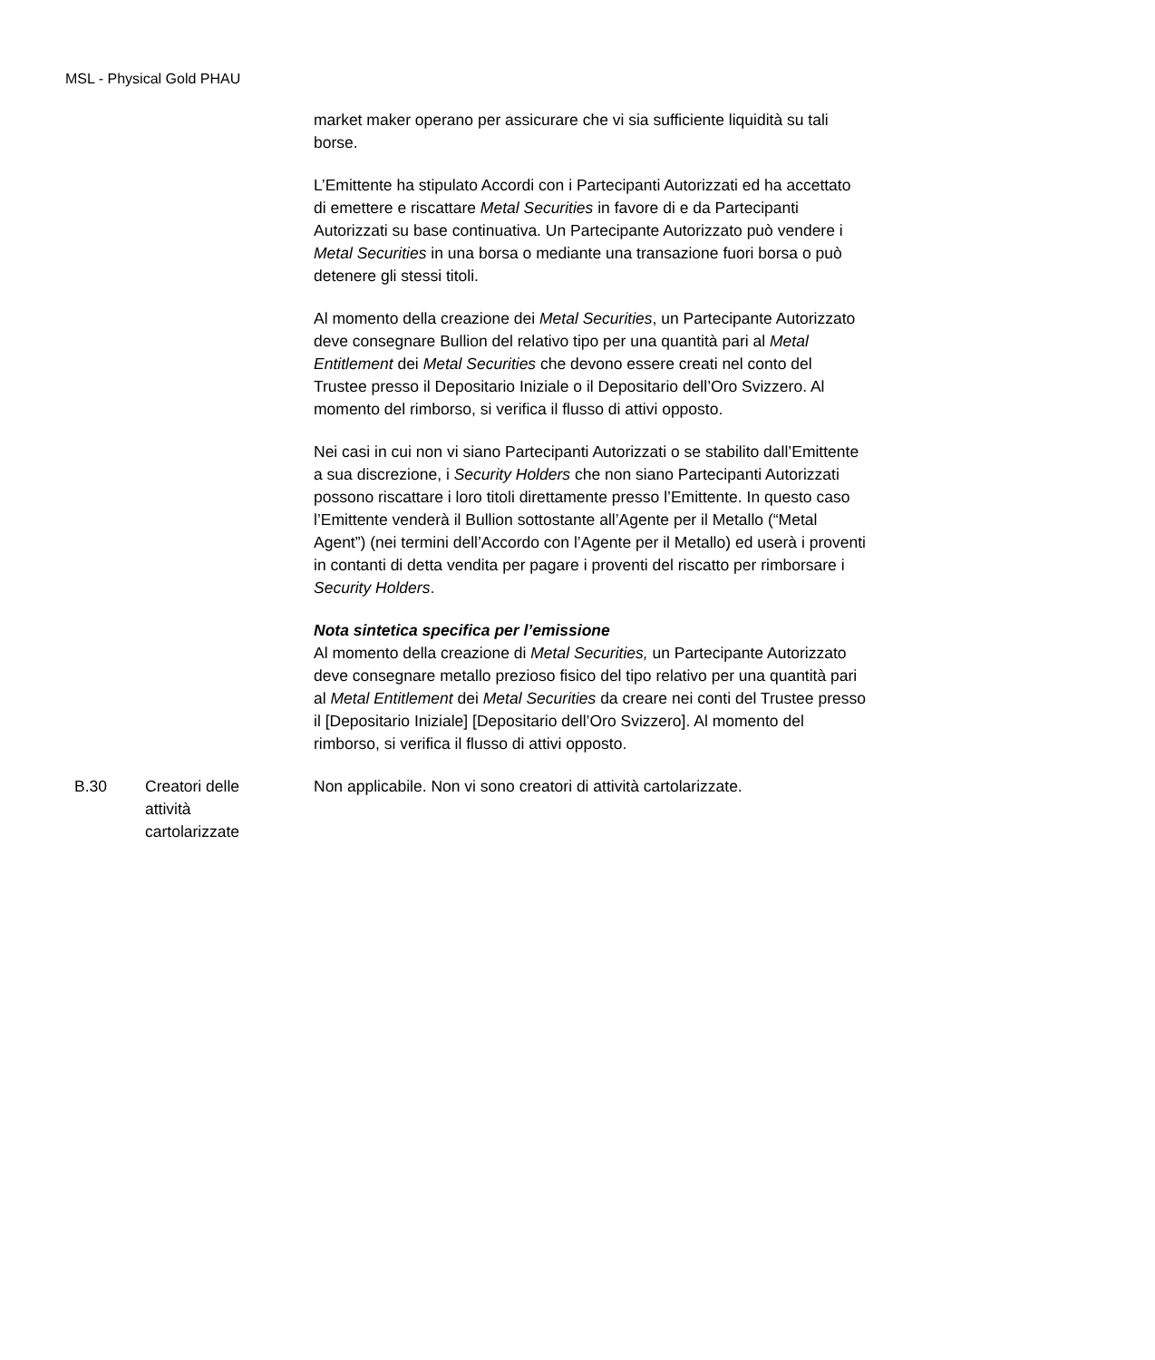MSL - Physical Gold PHAU
| | | market maker operano per assicurare che vi sia sufficiente liquidità su tali borse. L’Emittente ha stipulato Accordi con i Partecipanti Autorizzati ed ha accettato di emettere e riscattare Metal Securities in favore di e da Partecipanti Autorizzati su base continuativa. Un Partecipante Autorizzato può vendere i Metal Securities in una borsa o mediante una transazione fuori borsa o può detenere gli stessi titoli. Al momento della creazione dei Metal Securities , un Partecipante Autorizzato deve consegnare Bullion del relativo tipo per una quantità pari al Metal Entitlement dei Metal Securities che devono essere creati nel conto del Trustee presso il Depositario Iniziale o il Depositario dell’Oro Svizzero. Al momento del rimborso, si verifica il flusso di attivi opposto. Nei casi in cui non vi siano Partecipanti Autorizzati o se stabilito dall’Emittente a sua discrezione, i Security Holders che non siano Partecipanti Autorizzati possono riscattare i loro titoli direttamente presso l’Emittente. In questo caso l’Emittente venderà il Bullion sottostante all’Agente per il Metallo (“Metal Agent”) (nei termini dell’Accordo con l’Agente per il Metallo) ed userà i proventi in contanti di detta vendita per pagare i proventi del riscatto per rimborsare i Security Holders . Nota sintetica specifica per l’emissione Al momento della creazione di Metal Securities, un Partecipante Autorizzato deve consegnare metallo prezioso fisico del tipo relativo per una quantità pari al Metal Entitlement dei Metal Securities da creare nei conti del Trustee presso il [Depositario Iniziale] [Depositario dell’Oro Svizzero]. Al momento del rimborso, si verifica il flusso di attivi opposto. |
| B.30 | Creatori delle attività cartolarizzate | Non applicabile. Non vi sono creatori di attività cartolarizzate. |